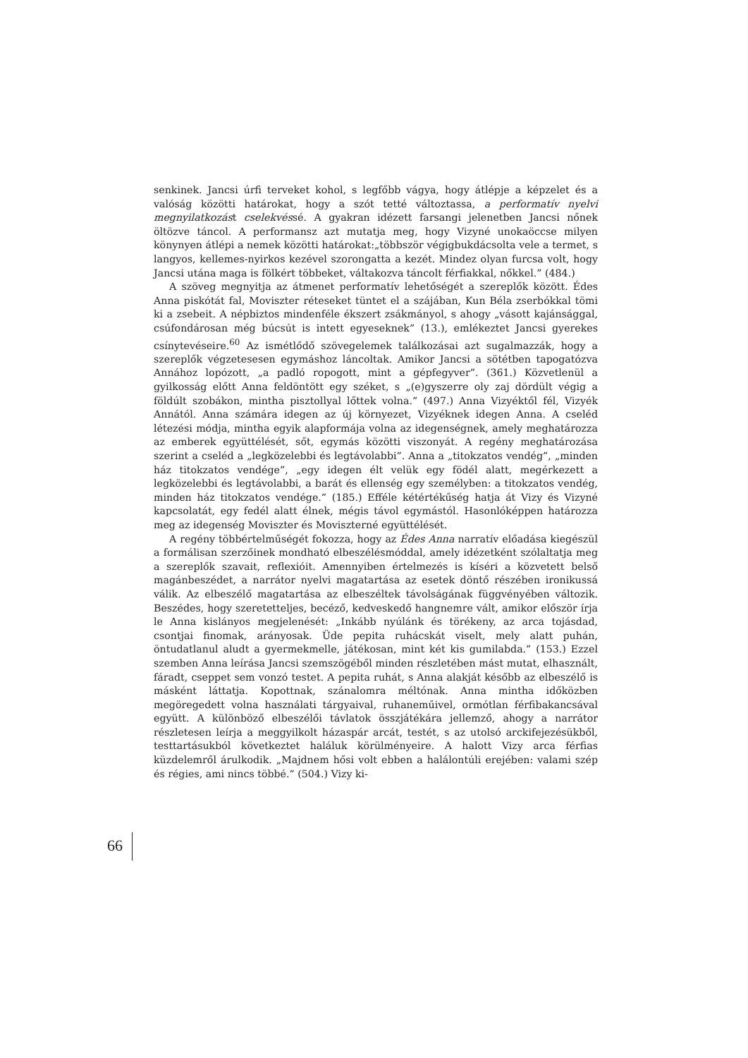senkinek. Jancsi úrfi terveket kohol, s legfőbb vágya, hogy átlépje a képzelet és a valóság közötti határokat, hogy a szót tetté változtassa, a performatív nyelvi megnyilatkozást cselekvéssé. A gyakran idézett farsangi jelenetben Jancsi nőnek öltözve táncol. A performansz azt mutatja meg, hogy Vizyné unokaöccse milyen könynyen átlépi a nemek közötti határokat:„többször végigbukdácsolta vele a termet, s langyos, kellemes-nyirkos kezével szorongatta a kezét. Mindez olyan furcsa volt, hogy Jancsi utána maga is fölkért többeket, váltakozva táncolt férfiakkal, nőkkel.” (484.)
A szöveg megnyitja az átmenet performatív lehetőségét a szereplők között. Édes Anna piskótát fal, Moviszter réteseket tüntet el a szájában, Kun Béla zserbókkal tömi ki a zsebeit. A népbiztos mindenféle ékszert zsákmányol, s ahogy „vásott kajánsággal, csúfondárosan még búcsút is intett egyeseknek” (13.), emlékeztet Jancsi gyerekes csínytevéseire.<sup>60</sup> Az ismétlődő szövegelemek találkozásai azt sugalmazzák, hogy a szereplők végzetesesen egymáshoz láncoltak. Amikor Jancsi a sötétben tapogatózva Annához lopózott, „a padló ropogott, mint a gépfegyver”. (361.) Közvetlenül a gyilkosság előtt Anna feldöntött egy széket, s „(e)gyszerre oly zaj dördült végig a földúlt szobákon, mintha pisztollyal lőttek volna.” (497.) Anna Vizyéktől fél, Vizyék Annától. Anna számára idegen az új környezet, Vizyéknek idegen Anna. A cseléd létezési módja, mintha egyik alapformája volna az idegenségnek, amely meghatározza az emberek együttélését, sőt, egymás közötti viszonyát. A regény meghatározása szerint a cseléd a „legközelebbi és legtávolabbi”. Anna a „titokzatos vendég”, „minden ház titokzatos vendége”, „egy idegen élt velük egy födél alatt, megérkezett a legközelebbi és legtávolabbi, a barát és ellenség egy személyben: a titokzatos vendég, minden ház titokzatos vendége.” (185.) Efféle kétértékűség hatja át Vizy és Vizyné kapcsolatát, egy fedél alatt élnek, mégis távol egymástól. Hasonlóképpen határozza meg az idegenség Moviszter és Moviszterné együttélését.
A regény többértelműségét fokozza, hogy az Édes Anna narratív előadása kiegészül a formálisan szerzőinek mondható elbeszélésmóddal, amely idézetként szólaltatja meg a szereplők szavait, reflexióit. Amennyiben értelmezés is kíséri a közvetett belső magánbeszédet, a narrátor nyelvi magatartása az esetek döntő részében ironikussá válik. Az elbeszélő magatartása az elbeszéltek távolságának függvényében változik. Beszédes, hogy szeretetteljes, becéző, kedveskedő hangnemre vált, amikor először írja le Anna kislányos megjelenését: „Inkább nyúlánk és törékeny, az arca tojásdad, csontjai finomak, arányosak. Üde pepita ruhácskát viselt, mely alatt puhán, öntudatlanul aludt a gyermekmelle, játékosan, mint két kis gumilabda.” (153.) Ezzel szemben Anna leírása Jancsi szemszögéből minden részletében mást mutat, elhasznált, fáradt, cseppet sem vonzó testet. A pepita ruhát, s Anna alakját később az elbeszélő is másként láttatja. Kopottnak, szánalomra méltónak. Anna mintha időközben megöregedett volna használati tárgyaival, ruhaneműivel, ormótlan férfibakancsával együtt. A különböző elbeszélői távlatok összjátékára jellemző, ahogy a narrátor részletesen leírja a meggyilkolt házaspár arcát, testét, s az utolsó arckifejezésükből, testtartásukból következtet haláluk körülményeire. A halott Vizy arca férfias küzdelemről árulkodik. „Majdnem hősi volt ebben a halálontúli erejében: valami szép és régies, ami nincs többé.” (504.) Vizy ki-
66